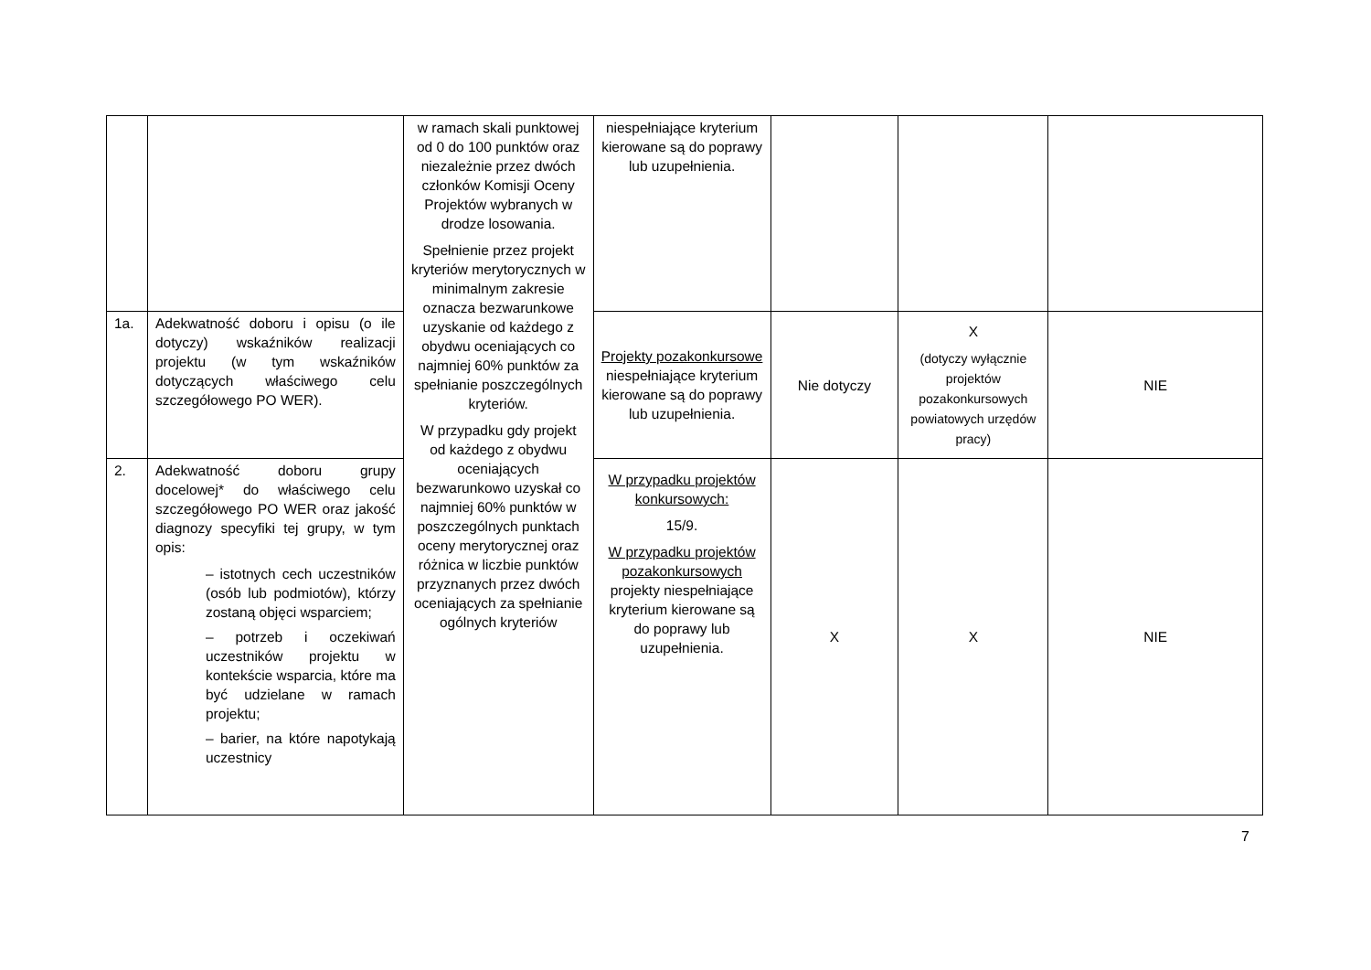| | | w ramach skali punktowej od 0 do 100 punktów oraz niezależnie przez dwóch członków Komisji Oceny Projektów wybranych w drodze losowania. Spełnienie przez projekt kryteriów merytorycznych w minimalnym zakresie oznacza bezwarunkowe uzyskanie od każdego z obydwu oceniających co najmniej 60% punktów za spełnianie poszczególnych kryteriów. W przypadku gdy projekt od każdego z obydwu oceniających bezwarunkowo uzyskał co najmniej 60% punktów w poszczególnych punktach oceny merytorycznej oraz różnica w liczbie punktów przyznanych przez dwóch oceniających za spełnianie ogólnych kryteriów | niespełniające kryterium kierowane są do poprawy lub uzupełnienia. | | | |
| 1a. | Adekwatność doboru i opisu (o ile dotyczy) wskaźników realizacji projektu (w tym wskaźników dotyczących właściwego celu szczegółowego PO WER). | | Projekty pozakonkursowe niespełniające kryterium kierowane są do poprawy lub uzupełnienia. | Nie dotyczy | X (dotyczy wyłącznie projektów pozakonkursowych powiatowych urzędów pracy) | NIE |
| 2. | Adekwatność doboru grupy docelowej* do właściwego celu szczegółowego PO WER oraz jakość diagnozy specyfiki tej grupy, w tym opis: – istotnych cech uczestników (osób lub podmiotów), którzy zostaną objęci wsparciem; – potrzeb i oczekiwań uczestników projektu w kontekście wsparcia, które ma być udzielane w ramach projektu; – barier, na które napotykają uczestnicy | | W przypadku projektów konkursowych: 15/9. W przypadku projektów pozakonkursowych projekty niespełniające kryterium kierowane są do poprawy lub uzupełnienia. | X | X | NIE |
7